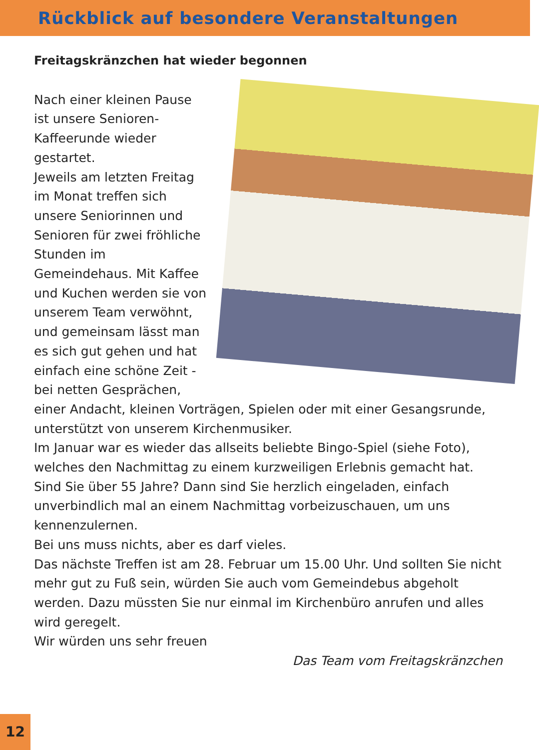Rückblick auf besondere Veranstaltungen
Freitagskränzchen hat wieder begonnen
Nach einer kleinen Pause ist unsere Senioren-Kaffeerunde wieder gestartet.
Jeweils am letzten Freitag im Monat treffen sich unsere Seniorinnen und Senioren für zwei fröhliche Stunden im Gemeindehaus. Mit Kaffee und Kuchen werden sie von unserem Team verwöhnt, und gemeinsam lässt man es sich gut gehen und hat einfach eine schöne Zeit - bei netten Gesprächen, einer Andacht, kleinen Vorträgen, Spielen oder mit einer Gesangsrunde, unterstützt von unserem Kirchenmusiker.
Im Januar war es wieder das allseits beliebte Bingo-Spiel (siehe Foto), welches den Nachmittag zu einem kurzweiligen Erlebnis gemacht hat.
Sind Sie über 55 Jahre? Dann sind Sie herzlich eingeladen, einfach unverbindlich mal an einem Nachmittag vorbeizuschauen, um uns kennenzulernen.
Bei uns muss nichts, aber es darf vieles.
Das nächste Treffen ist am 28. Februar um 15.00 Uhr. Und sollten Sie nicht mehr gut zu Fuß sein, würden Sie auch vom Gemeindebus abgeholt werden. Dazu müssten Sie nur einmal im Kirchenbüro anrufen und alles wird geregelt.
Wir würden uns sehr freuen
Das Team vom Freitagskränzchen
12